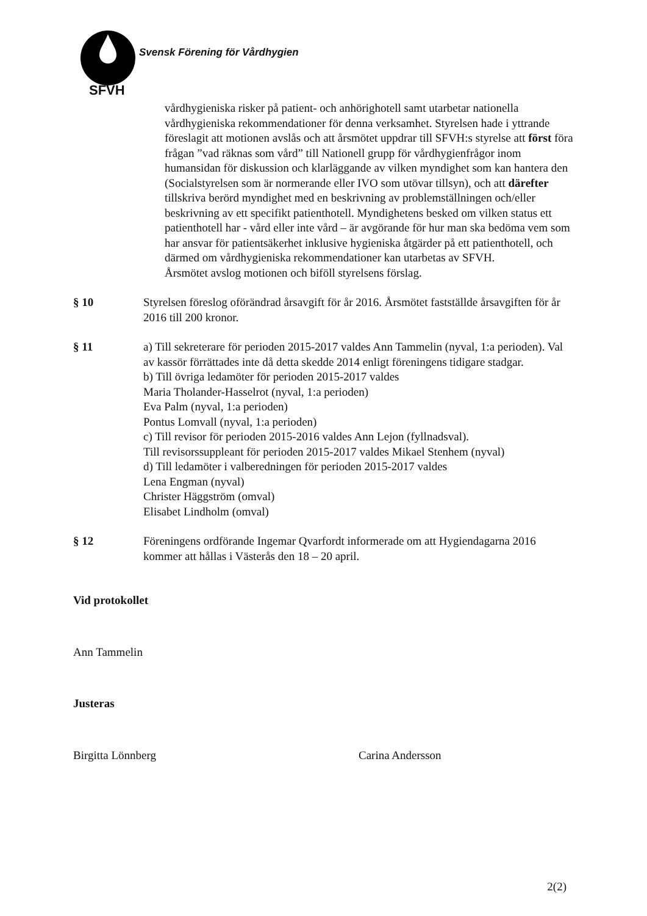Svensk Förening för Vårdhygien
SFVH
vårdhygieniska risker på patient- och anhörighotell samt utarbetar nationella vårdhygieniska rekommendationer för denna verksamhet. Styrelsen hade i yttrande föreslagit att motionen avslås och att årsmötet uppdrar till SFVH:s styrelse att först föra frågan ”vad räknas som vård” till Nationell grupp för vårdhygienfrågor inom humansidan för diskussion och klarläggande av vilken myndighet som kan hantera den (Socialstyrelsen som är normerande eller IVO som utövar tillsyn), och att därefter tillskriva berörd myndighet med en beskrivning av problemställningen och/eller beskrivning av ett specifikt patienthotell. Myndighetens besked om vilken status ett patienthotell har - vård eller inte vård – är avgörande för hur man ska bedöma vem som har ansvar för patientsäkerhet inklusive hygieniska åtgärder på ett patienthotell, och därmed om vårdhygieniska rekommendationer kan utarbetas av SFVH.
Årsmötet avslog motionen och biföll styrelsens förslag.
§ 10 Styrelsen föreslog oförändrad årsavgift för år 2016. Årsmötet fastställde årsavgiften för år 2016 till 200 kronor.
§ 11 a) Till sekreterare för perioden 2015-2017 valdes Ann Tammelin (nyval, 1:a perioden). Val av kassör förrättades inte då detta skedde 2014 enligt föreningens tidigare stadgar.
b) Till övriga ledamöter för perioden 2015-2017 valdes
Maria Tholander-Hasselrot (nyval, 1:a perioden)
Eva Palm (nyval, 1:a perioden)
Pontus Lomvall (nyval, 1:a perioden)
c) Till revisor för perioden 2015-2016 valdes Ann Lejon (fyllnadsval).
Till revisorssuppleant för perioden 2015-2017 valdes Mikael Stenhem (nyval)
d) Till ledamöter i valberedningen för perioden 2015-2017 valdes
Lena Engman (nyval)
Christer Häggström (omval)
Elisabet Lindholm (omval)
§ 12 Föreningens ordförande Ingemar Qvarfordt informerade om att Hygiendagarna 2016 kommer att hållas i Västerås den 18 – 20 april.
Vid protokollet
Ann Tammelin
Justeras
Birgitta Lönnberg Carina Andersson
2(2)